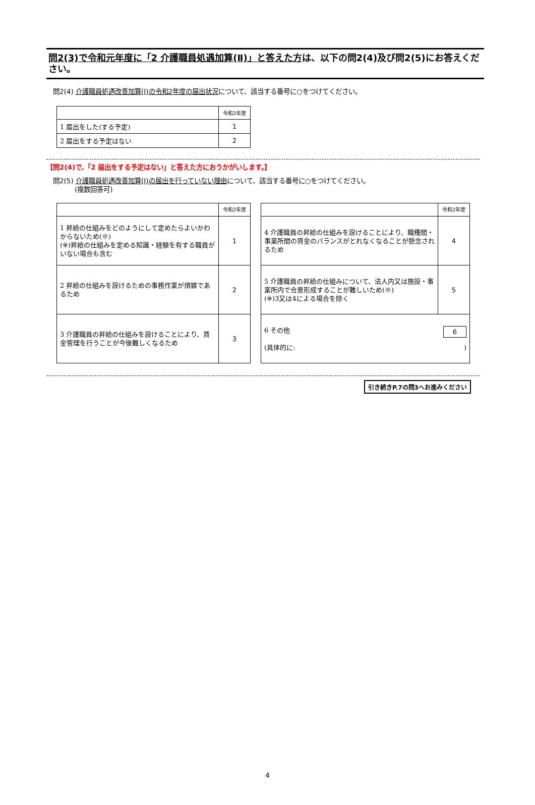問2(3)で令和元年度に「2 介護職員処遇加算(Ⅱ)」と答えた方は、以下の問2(4)及び問2(5)にお答えください。
問2(4) 介護職員処遇改善加算(Ⅰ)の令和2年度の届出状況について、該当する番号に○をつけてください。
| | 令和2年度 |
| 1 届出をした(する予定) | 1 |
| 2 届出をする予定はない | 2 |
【問2(4)で、「2 届出をする予定はない」と答えた方におうかがいします。】
問2(5) 介護職員処遇改善加算(Ⅰ)の届出を行っていない理由について、該当する番号に○をつけてください。
(複数回答可)
| | 令和2年度 |
| 1 昇給の仕組みをどのようにして定めたらよいかわからないため(※) (※)昇給の仕組みを定める知識・経験を有する職員がいない場合も含む | 1 |
| 2 昇給の仕組みを設けるための事務作業が煩雑であるため | 2 |
| 3 介護職員の昇給の仕組みを設けることにより、賃金管理を行うことが今後難しくなるため | 3 |
| | 令和2年度 |
| 4 介護職員の昇給の仕組みを設けることにより、職種間・事業所間の賃金のバランスがとれなくなることが懸念されるため | 4 |
| 5 介護職員の昇給の仕組みについて、法人内又は施設・事業所内で合意形成することが難しいため(※) (※)3又は4による場合を除く | 5 |
| 6 その他 6 (具体的に: ) | |
引き続きP.7の問3へお進みください
4